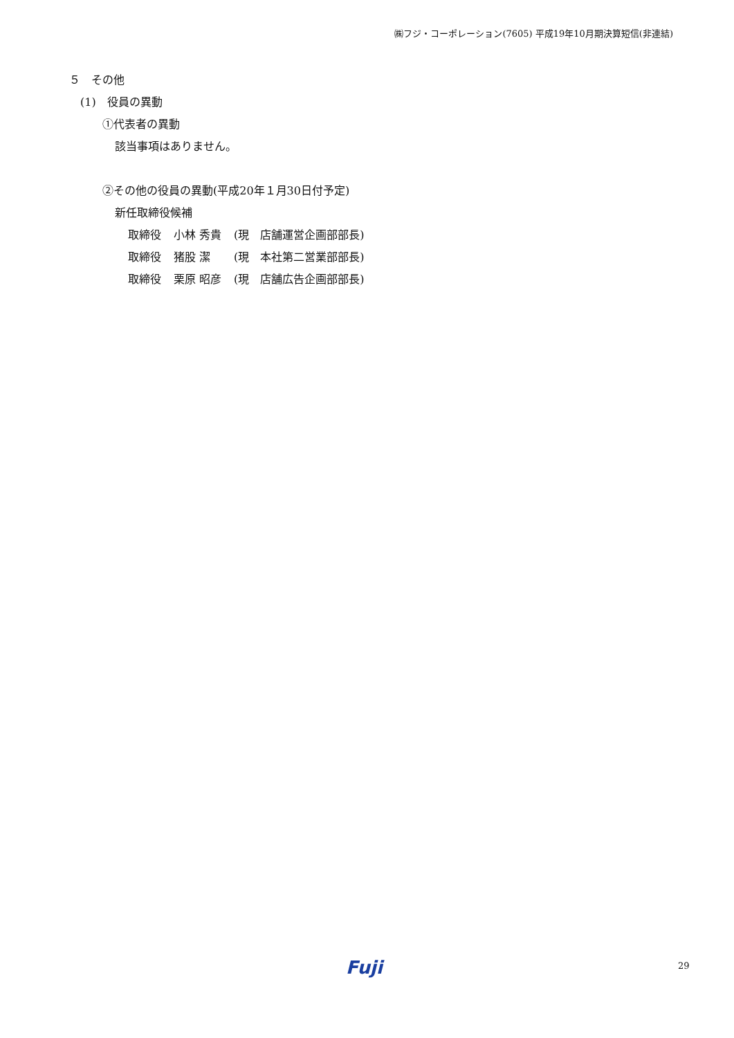㈱フジ・コーポレーション(7605) 平成19年10月期決算短信(非連結)
５　その他
(1)　役員の異動
①代表者の異動
該当事項はありません。
②その他の役員の異動(平成20年１月30日付予定)
新任取締役候補
| 取締役 | 小林 秀貴 | (現 店舗運営企画部部長) |
| 取締役 | 猪股 潔 | (現 本社第二営業部部長) |
| 取締役 | 栗原 昭彦 | (現 店舗広告企画部部長) |
Fuji 29